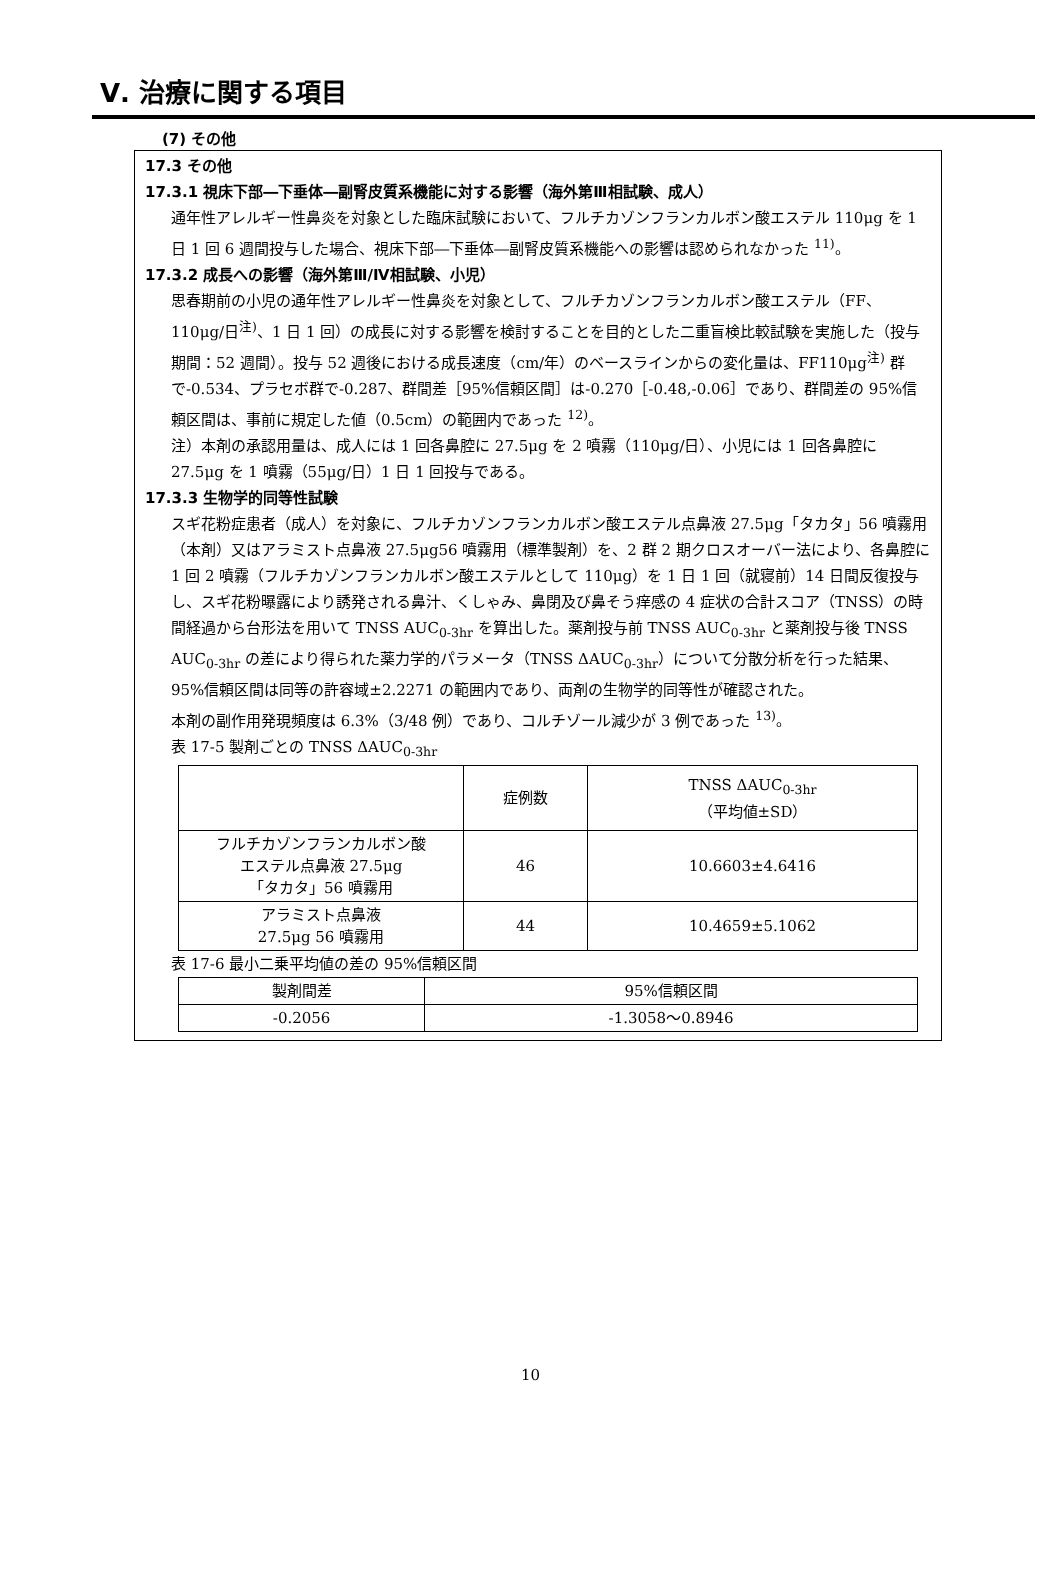Ⅴ. 治療に関する項目
(7) その他
17.3 その他
17.3.1 視床下部―下垂体―副腎皮質系機能に対する影響（海外第Ⅲ相試験、成人）
通年性アレルギー性鼻炎を対象とした臨床試験において、フルチカゾンフランカルボン酸エステル 110μg を 1 日 1 回 6 週間投与した場合、視床下部―下垂体―副腎皮質系機能への影響は認められなかった <sup>11)</sup>。
17.3.2 成長への影響（海外第Ⅲ/Ⅳ相試験、小児）
思春期前の小児の通年性アレルギー性鼻炎を対象として、フルチカゾンフランカルボン酸エステル（FF、110μg/日<sup>注)</sup>、1 日 1 回）の成長に対する影響を検討することを目的とした二重盲検比較試験を実施した（投与期間：52 週間）。投与 52 週後における成長速度（cm/年）のベースラインからの変化量は、FF110μg<sup>注)</sup> 群で-0.534、プラセボ群で-0.287、群間差［95%信頼区間］は-0.270［-0.48,-0.06］であり、群間差の 95%信頼区間は、事前に規定した値（0.5cm）の範囲内であった <sup>12)</sup>。
注）本剤の承認用量は、成人には 1 回各鼻腔に 27.5μg を 2 噴霧（110μg/日）、小児には 1 回各鼻腔に 27.5μg を 1 噴霧（55μg/日）1 日 1 回投与である。
17.3.3 生物学的同等性試験
スギ花粉症患者（成人）を対象に、フルチカゾンフランカルボン酸エステル点鼻液 27.5μg「タカタ」56 噴霧用（本剤）又はアラミスト点鼻液 27.5μg56 噴霧用（標準製剤）を、2 群 2 期クロスオーバー法により、各鼻腔に 1 回 2 噴霧（フルチカゾンフランカルボン酸エステルとして 110μg）を 1 日 1 回（就寝前）14 日間反復投与し、スギ花粉曝露により誘発される鼻汁、くしゃみ、鼻閉及び鼻そう痒感の 4 症状の合計スコア（TNSS）の時間経過から台形法を用いて TNSS AUC<sub>0-3hr</sub> を算出した。薬剤投与前 TNSS AUC<sub>0-3hr</sub> と薬剤投与後 TNSS AUC<sub>0-3hr</sub> の差により得られた薬力学的パラメータ（TNSS ΔAUC<sub>0-3hr</sub>）について分散分析を行った結果、95%信頼区間は同等の許容域±2.2271 の範囲内であり、両剤の生物学的同等性が確認された。
本剤の副作用発現頻度は 6.3%（3/48 例）であり、コルチゾール減少が 3 例であった <sup>13)</sup>。
表 17-5 製剤ごとの TNSS ΔAUC<sub>0-3hr</sub>
| | 症例数 | TNSS ΔAUC<sub>0-3hr</sub> （平均値±SD） |
| --- | --- | --- |
| フルチカゾンフランカルボン酸 エステル点鼻液 27.5μg 「タカタ」56 噴霧用 | 46 | 10.6603±4.6416 |
| アラミスト点鼻液 27.5μg 56 噴霧用 | 44 | 10.4659±5.1062 |
表 17-6 最小二乗平均値の差の 95%信頼区間
| 製剤間差 | 95%信頼区間 |
| --- | --- |
| -0.2056 | -1.3058～0.8946 |
10